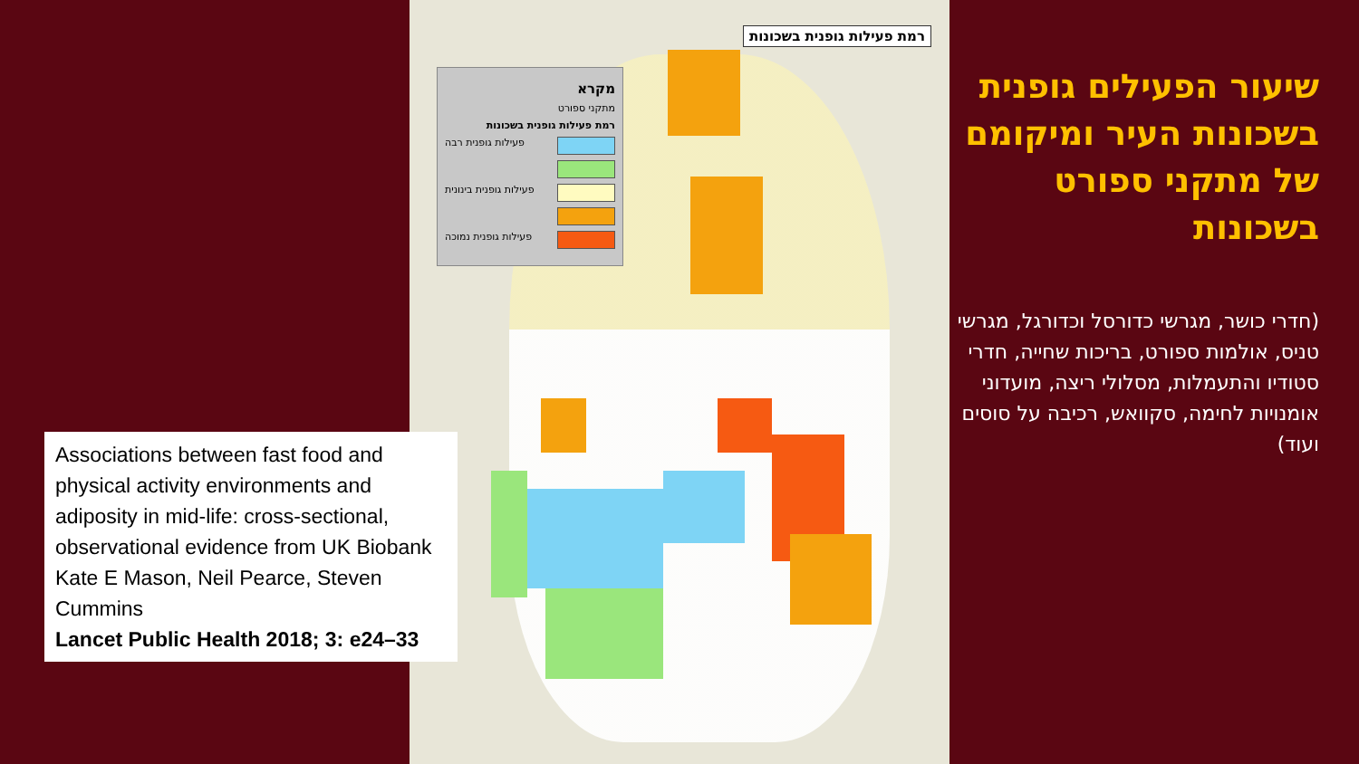רמת פעילות גופנית בשכונות
מקרא
מתקני ספורט
רמת פעילות גופנית בשכונות
פעילות גופנית רבה
פעילות גופנית בינונית
פעילות גופנית נמוכה
שיעור הפעילים גופנית בשכונות העיר ומיקומם של מתקני ספורט בשכונות
(חדרי כושר, מגרשי כדורסל וכדורגל, מגרשי טניס, אולמות ספורט, בריכות שחייה, חדרי סטודיו והתעמלות, מסלולי ריצה, מועדוני אומנויות לחימה, סקוואש, רכיבה על סוסים ועוד)
Associations between fast food and physical activity environments and adiposity in mid-life: cross-sectional, observational evidence from UK Biobank
Kate E Mason, Neil Pearce, Steven Cummins
Lancet Public Health 2018; 3: e24–33